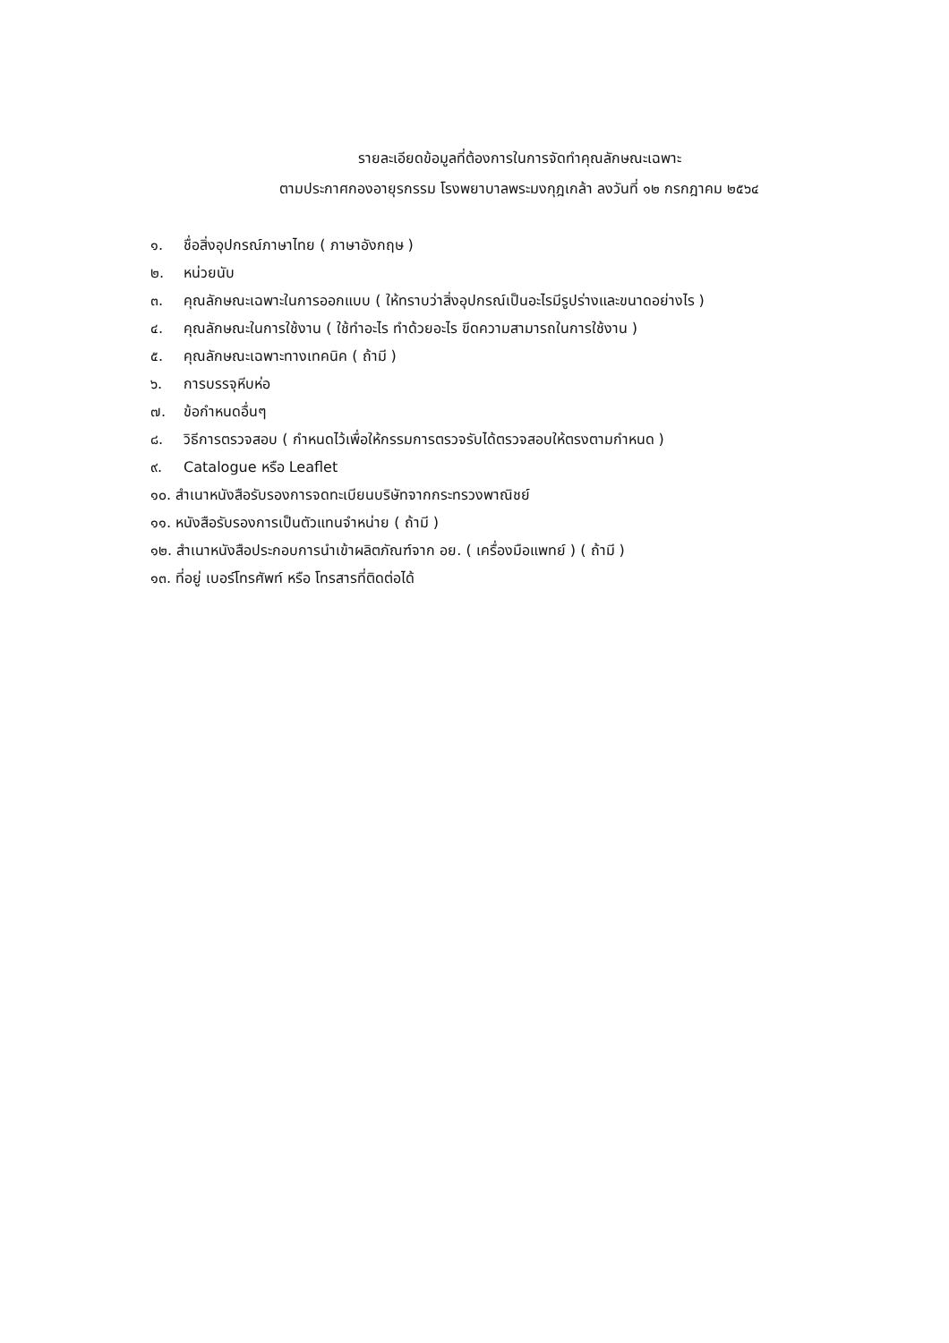รายละเอียดข้อมูลที่ต้องการในการจัดทำคุณลักษณะเฉพาะ
ตามประกาศกองอายุรกรรม โรงพยาบาลพระมงกุฎเกล้า ลงวันที่ ๑๒ กรกฎาคม ๒๕๖๔
๑. ชื่อสิ่งอุปกรณ์ภาษาไทย ( ภาษาอังกฤษ )
๒. หน่วยนับ
๓. คุณลักษณะเฉพาะในการออกแบบ ( ให้ทราบว่าสิ่งอุปกรณ์เป็นอะไรมีรูปร่างและขนาดอย่างไร )
๔. คุณลักษณะในการใช้งาน ( ใช้ทำอะไร ทำด้วยอะไร ขีดความสามารถในการใช้งาน )
๕. คุณลักษณะเฉพาะทางเทคนิค ( ถ้ามี )
๖. การบรรจุหีบห่อ
๗. ข้อกำหนดอื่นๆ
๘. วิธีการตรวจสอบ ( กำหนดไว้เพื่อให้กรรมการตรวจรับได้ตรวจสอบให้ตรงตามกำหนด )
๙. Catalogue หรือ Leaflet
๑๐. สำเนาหนังสือรับรองการจดทะเบียนบริษัทจากกระทรวงพาณิชย์
๑๑. หนังสือรับรองการเป็นตัวแทนจำหน่าย ( ถ้ามี )
๑๒. สำเนาหนังสือประกอบการนำเข้าผลิตภัณฑ์จาก อย. ( เครื่องมือแพทย์ ) ( ถ้ามี )
๑๓. ที่อยู่ เบอร์โทรศัพท์ หรือ โทรสารที่ติดต่อได้